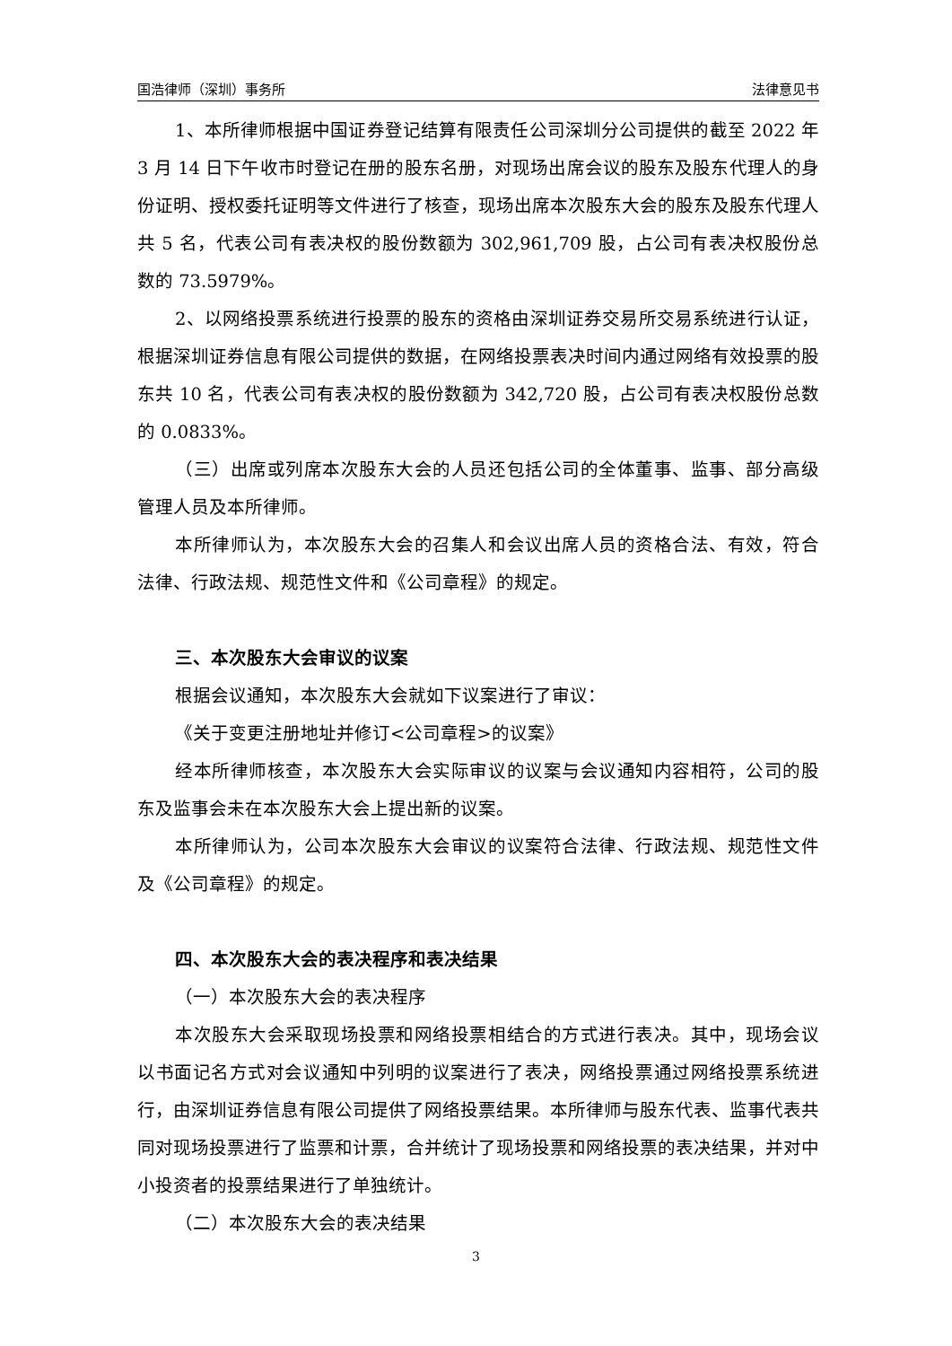国浩律师（深圳）事务所 法律意见书
1、本所律师根据中国证券登记结算有限责任公司深圳分公司提供的截至 2022 年 3 月 14 日下午收市时登记在册的股东名册，对现场出席会议的股东及股东代理人的身份证明、授权委托证明等文件进行了核查，现场出席本次股东大会的股东及股东代理人共 5 名，代表公司有表决权的股份数额为 302,961,709 股，占公司有表决权股份总数的 73.5979%。
2、以网络投票系统进行投票的股东的资格由深圳证券交易所交易系统进行认证，根据深圳证券信息有限公司提供的数据，在网络投票表决时间内通过网络有效投票的股东共 10 名，代表公司有表决权的股份数额为 342,720 股，占公司有表决权股份总数的 0.0833%。
（三）出席或列席本次股东大会的人员还包括公司的全体董事、监事、部分高级管理人员及本所律师。
本所律师认为，本次股东大会的召集人和会议出席人员的资格合法、有效，符合法律、行政法规、规范性文件和《公司章程》的规定。
三、本次股东大会审议的议案
根据会议通知，本次股东大会就如下议案进行了审议：
《关于变更注册地址并修订<公司章程>的议案》
经本所律师核查，本次股东大会实际审议的议案与会议通知内容相符，公司的股东及监事会未在本次股东大会上提出新的议案。
本所律师认为，公司本次股东大会审议的议案符合法律、行政法规、规范性文件及《公司章程》的规定。
四、本次股东大会的表决程序和表决结果
（一）本次股东大会的表决程序
本次股东大会采取现场投票和网络投票相结合的方式进行表决。其中，现场会议以书面记名方式对会议通知中列明的议案进行了表决，网络投票通过网络投票系统进行，由深圳证券信息有限公司提供了网络投票结果。本所律师与股东代表、监事代表共同对现场投票进行了监票和计票，合并统计了现场投票和网络投票的表决结果，并对中小投资者的投票结果进行了单独统计。
（二）本次股东大会的表决结果
3